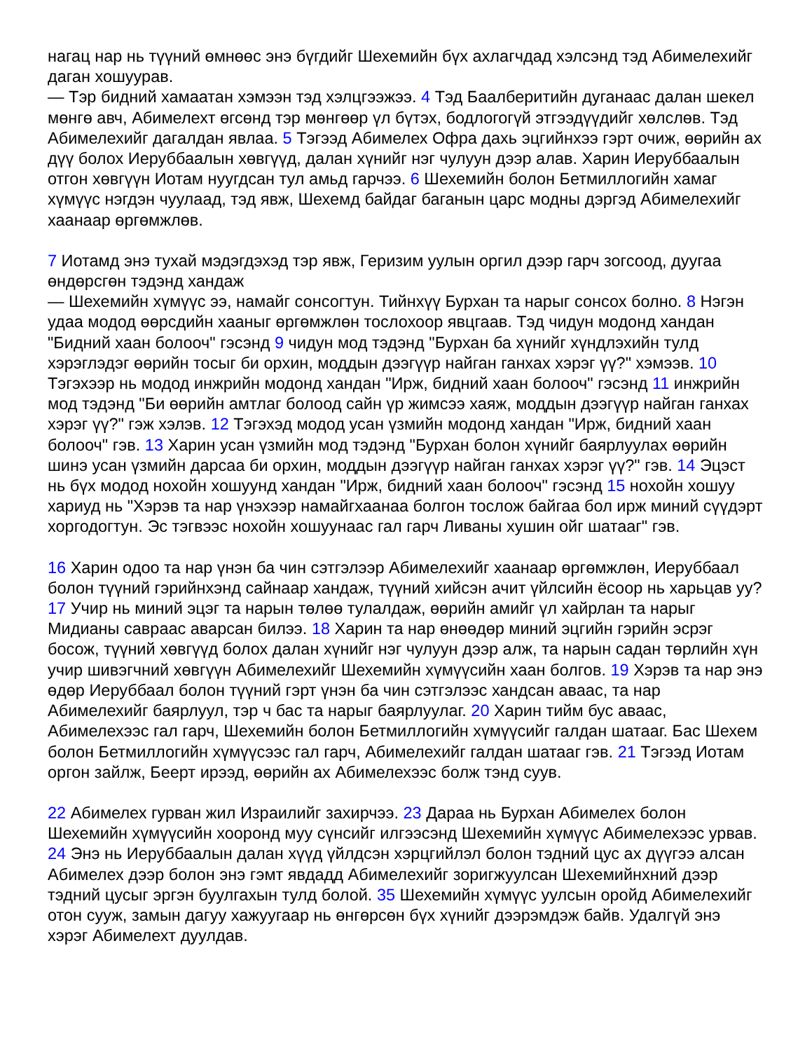нагац нар нь түүний өмнөөс энэ бүгдийг Шехемийн бүх ахлагчдад хэлсэнд тэд Абимелехийг даган хошуурав.
— Тэр бидний хамаатан хэмээн тэд хэлцгээжээ. 4 Тэд Баалберитийн дуганаас далан шекел мөнгө авч, Абимелехт өгсөнд тэр мөнгөөр үл бүтэх, бодлогогүй этгээдүүдийг хөлслөв. Тэд Абимелехийг дагалдан явлаа. 5 Тэгээд Абимелех Офра дахь эцгийнхээ гэрт очиж, өөрийн ах дүү болох Иеруббаалын хөвгүүд, далан хүнийг нэг чулуун дээр алав. Харин Иеруббаалын отгон хөвгүүн Иотам нуугдсан тул амьд гарчээ. 6 Шехемийн болон Бетмиллогийн хамаг хүмүүс нэгдэн чуулаад, тэд явж, Шехемд байдаг баганын царс модны дэргэд Абимелехийг хаанаар өргөмжлөв.
7 Иотамд энэ тухай мэдэгдэхэд тэр явж, Геризим уулын оргил дээр гарч зогсоод, дуугаа өндөрсгөн тэдэнд хандаж
— Шехемийн хүмүүс ээ, намайг сонсогтун. Тийнхүү Бурхан та нарыг сонсох болно. 8 Нэгэн удаа модод өөрсдийн хааныг өргөмжлөн тослохоор явцгаав. Тэд чидун модонд хандан "Бидний хаан болооч" гэсэнд 9 чидун мод тэдэнд "Бурхан ба хүнийг хүндлэхийн тулд хэрэглэдэг өөрийн тосыг би орхин, моддын дээгүүр найган ганхах хэрэг үү?" хэмээв. 10 Тэгэхээр нь модод инжрийн модонд хандан "Ирж, бидний хаан болооч" гэсэнд 11 инжрийн мод тэдэнд "Би өөрийн амтлаг болоод сайн үр жимсээ хаяж, моддын дээгүүр найган ганхах хэрэг үү?" гэж хэлэв. 12 Тэгэхэд модод усан үзмийн модонд хандан "Ирж, бидний хаан болооч" гэв. 13 Харин усан үзмийн мод тэдэнд "Бурхан болон хүнийг баярлуулах өөрийн шинэ усан үзмийн дарсаа би орхин, моддын дээгүүр найган ганхах хэрэг үү?" гэв. 14 Эцэст нь бүх модод нохойн хошуунд хандан "Ирж, бидний хаан болооч" гэсэнд 15 нохойн хошуу хариуд нь "Хэрэв та нар үнэхээр намайгхаанаа болгон тослож байгаа бол ирж миний сүүдэрт хоргодогтун. Эс тэгвээс нохойн хошуунаас гал гарч Ливаны хушин ойг шатааг" гэв.
16 Харин одоо та нар үнэн ба чин сэтгэлээр Абимелехийг хаанаар өргөмжлөн, Иеруббаал болон түүний гэрийнхэнд сайнаар хандаж, түүний хийсэн ачит үйлсийн ёсоор нь харьцав уу? 17 Учир нь миний эцэг та нарын төлөө тулалдаж, өөрийн амийг үл хайрлан та нарыг Мидианы савраас аварсан билээ. 18 Харин та нар өнөөдөр миний эцгийн гэрийн эсрэг босож, түүний хөвгүүд болох далан хүнийг нэг чулуун дээр алж, та нарын садан төрлийн хүн учир шивэгчний хөвгүүн Абимелехийг Шехемийн хүмүүсийн хаан болгов. 19 Хэрэв та нар энэ өдөр Иеруббаал болон түүний гэрт үнэн ба чин сэтгэлээс хандсан аваас, та нар Абимелехийг баярлуул, тэр ч бас та нарыг баярлуулаг. 20 Харин тийм бус аваас, Абимелехээс гал гарч, Шехемийн болон Бетмиллогийн хүмүүсийг галдан шатааг. Бас Шехем болон Бетмиллогийн хүмүүсээс гал гарч, Абимелехийг галдан шатааг гэв. 21 Тэгээд Иотам оргон зайлж, Беерт ирээд, өөрийн ах Абимелехээс болж тэнд суув.
22 Абимелех гурван жил Израилийг захирчээ. 23 Дараа нь Бурхан Абимелех болон Шехемийн хүмүүсийн хооронд муу сүнсийг илгээсэнд Шехемийн хүмүүс Абимелехээс урвав. 24 Энэ нь Иеруббаалын далан хүүд үйлдсэн хэрцгийлэл болон тэдний цус ах дүүгээ алсан Абимелех дээр болон энэ гэмт явдадд Абимелехийг зоригжуулсан Шехемийнхний дээр тэдний цусыг эргэн буулгахын тулд болой. 35 Шехемийн хүмүүс уулсын оройд Абимелехийг отон сууж, замын дагуу хажуугаар нь өнгөрсөн бүх хүнийг дээрэмдэж байв. Удалгүй энэ хэрэг Абимелехт дуулдав.